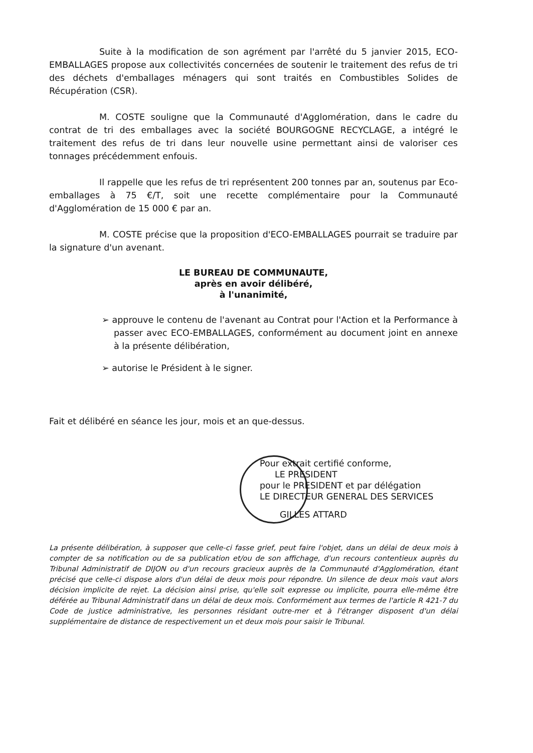Suite à la modification de son agrément par l'arrêté du 5 janvier 2015, ECO-EMBALLAGES propose aux collectivités concernées de soutenir le traitement des refus de tri des déchets d'emballages ménagers qui sont traités en Combustibles Solides de Récupération (CSR).
M. COSTE souligne que la Communauté d'Agglomération, dans le cadre du contrat de tri des emballages avec la société BOURGOGNE RECYCLAGE, a intégré le traitement des refus de tri dans leur nouvelle usine permettant ainsi de valoriser ces tonnages précédemment enfouis.
Il rappelle que les refus de tri représentent 200 tonnes par an, soutenus par Eco-emballages à 75 €/T, soit une recette complémentaire pour la Communauté d'Agglomération de 15 000 € par an.
M. COSTE précise que la proposition d'ECO-EMBALLAGES pourrait se traduire par la signature d'un avenant.
LE BUREAU DE COMMUNAUTE,
après en avoir délibéré,
à l'unanimité,
➢ approuve le contenu de l'avenant au Contrat pour l'Action et la Performance à passer avec ECO-EMBALLAGES, conformément au document joint en annexe à la présente délibération,
➢ autorise le Président à le signer.
Fait et délibéré en séance les jour, mois et an que-dessus.
Pour extrait certifié conforme,
LE PRESIDENT
pour le PRESIDENT et par délégation
LE DIRECTEUR GENERAL DES SERVICES
GILLES ATTARD
La présente délibération, à supposer que celle-ci fasse grief, peut faire l'objet, dans un délai de deux mois à compter de sa notification ou de sa publication et/ou de son affichage, d'un recours contentieux auprès du Tribunal Administratif de DIJON ou d'un recours gracieux auprès de la Communauté d'Agglomération, étant précisé que celle-ci dispose alors d'un délai de deux mois pour répondre. Un silence de deux mois vaut alors décision implicite de rejet. La décision ainsi prise, qu'elle soit expresse ou implicite, pourra elle-même être déférée au Tribunal Administratif dans un délai de deux mois. Conformément aux termes de l'article R 421-7 du Code de justice administrative, les personnes résidant outre-mer et à l'étranger disposent d'un délai supplémentaire de distance de respectivement un et deux mois pour saisir le Tribunal.